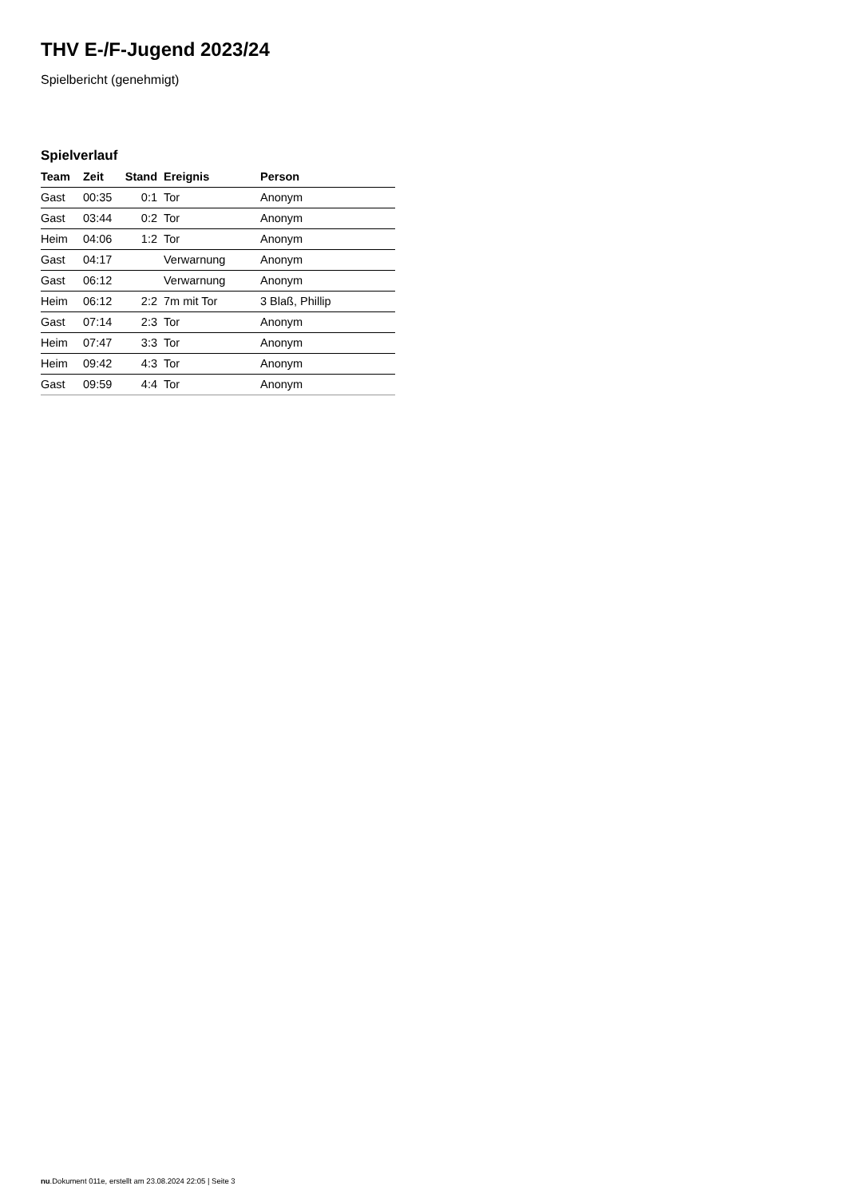THV E-/F-Jugend 2023/24
Spielbericht (genehmigt)
Spielverlauf
| Team | Zeit | Stand | Ereignis | Person |
| --- | --- | --- | --- | --- |
| Gast | 00:35 | 0:1 | Tor | Anonym |
| Gast | 03:44 | 0:2 | Tor | Anonym |
| Heim | 04:06 | 1:2 | Tor | Anonym |
| Gast | 04:17 | | Verwarnung | Anonym |
| Gast | 06:12 | | Verwarnung | Anonym |
| Heim | 06:12 | 2:2 | 7m mit Tor | 3 Blaß, Phillip |
| Gast | 07:14 | 2:3 | Tor | Anonym |
| Heim | 07:47 | 3:3 | Tor | Anonym |
| Heim | 09:42 | 4:3 | Tor | Anonym |
| Gast | 09:59 | 4:4 | Tor | Anonym |
nu.Dokument 011e, erstellt am 23.08.2024 22:05 | Seite 3